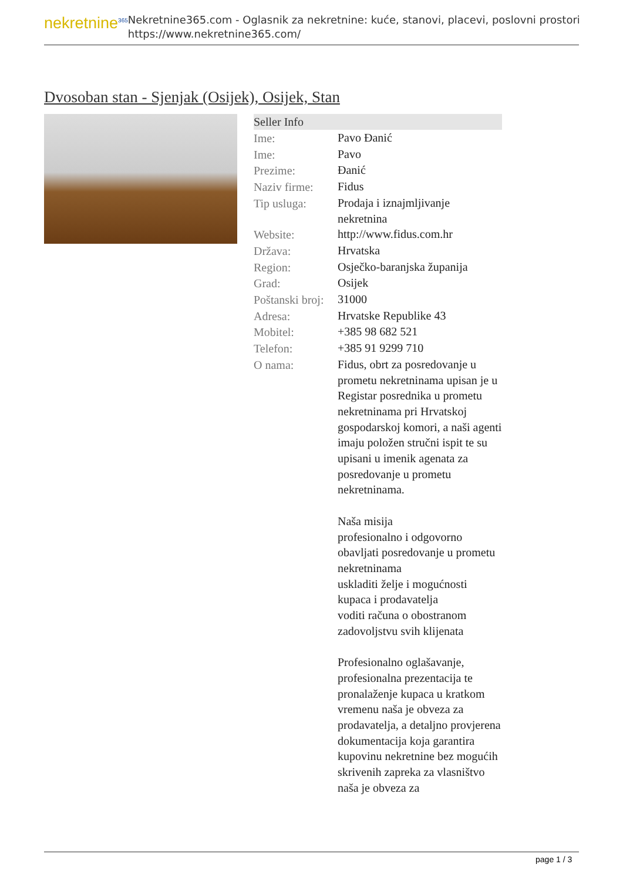nekretnine<sup>365</sup>
Nekretnine365.com - Oglasnik za nekretnine: kuće, stanovi, placevi, poslovni prostori
https://www.nekretnine365.com/
Dvosoban stan - Sjenjak (Osijek), Osijek, Stan
| Seller Info | |
| --- | --- |
| Ime: | Pavo Đanić |
| Ime: | Pavo |
| Prezime: | Đanić |
| Naziv firme: | Fidus |
| Tip usluga: | Prodaja i iznajmljivanje nekretnina |
| Website: | http://www.fidus.com.hr |
| Država: | Hrvatska |
| Region: | Osječko-baranjska županija |
| Grad: | Osijek |
| Poštanski broj: | 31000 |
| Adresa: | Hrvatske Republike 43 |
| Mobitel: | +385 98 682 521 |
| Telefon: | +385 91 9299 710 |
| O nama: | Fidus, obrt za posredovanje u prometu nekretninama upisan je u Registar posrednika u prometu nekretninama pri Hrvatskoj gospodarskoj komori, a naši agenti imaju položen stručni ispit te su upisani u imenik agenata za posredovanje u prometu nekretninama. Naša misija profesionalno i odgovorno obavljati posredovanje u prometu nekretninama uskladiti želje i mogućnosti kupaca i prodavatelja voditi računa o obostranom zadovoljstvu svih klijenata Profesionalno oglašavanje, profesionalna prezentacija te pronalaženje kupaca u kratkom vremenu naša je obveza za prodavatelja, a detaljno provjerena dokumentacija koja garantira kupovinu nekretnine bez mogućih skrivenih zapreka za vlasništvo naša je obveza za |
page 1 / 3